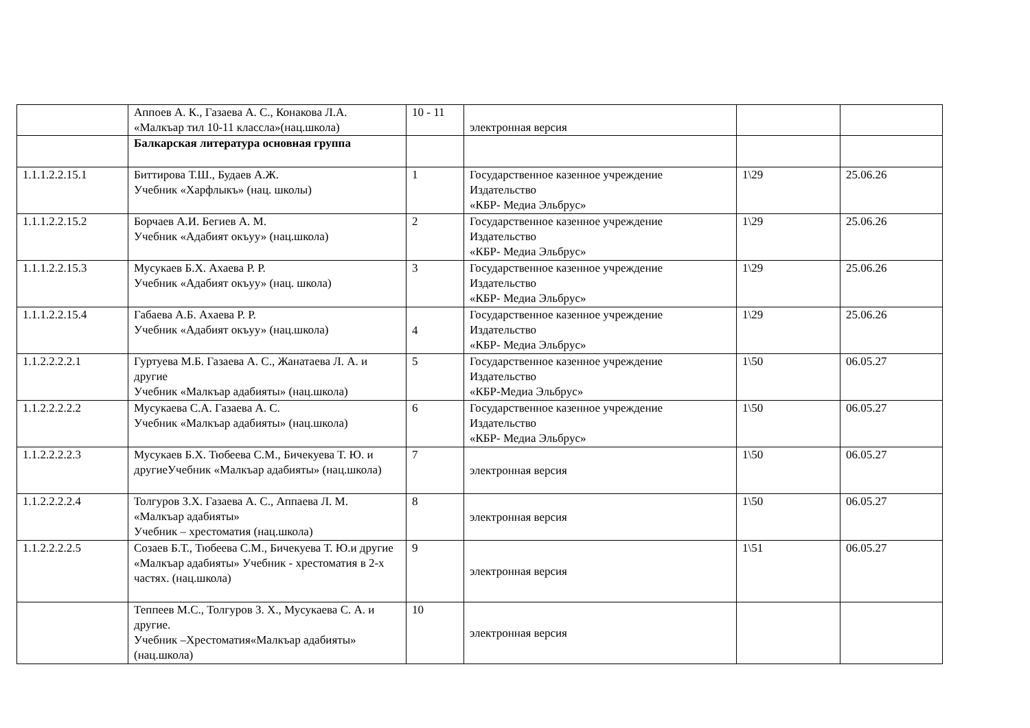| | Аппоев А. К., Газаева А. С., Конакова Л.А. «Малкъар тил 10-11 классла»(нац.школа) | 10 - 11 | электронная версия | | |
| | Балкарская литература основная группа | | | | |
| 1.1.1.2.2.15.1 | Биттирова Т.Ш., Будаев А.Ж. Учебник «Харфлыкъ» (нац. школы) | 1 | Государственное казенное учреждение Издательство «КБР- Медиа Эльбрус» | 1\29 | 25.06.26 |
| 1.1.1.2.2.15.2 | Борчаев А.И. Бегиев А. М. Учебник «Адабият окъуу» (нац.школа) | 2 | Государственное казенное учреждение Издательство «КБР- Медиа Эльбрус» | 1\29 | 25.06.26 |
| 1.1.1.2.2.15.3 | Мусукаев Б.Х. Ахаева Р. Р. Учебник «Адабият окъуу» (нац. школа) | 3 | Государственное казенное учреждение Издательство «КБР- Медиа Эльбрус» | 1\29 | 25.06.26 |
| 1.1.1.2.2.15.4 | Габаева А.Б. Ахаева Р. Р. Учебник «Адабият окъуу» (нац.школа) | 4 | Государственное казенное учреждение Издательство «КБР- Медиа Эльбрус» | 1\29 | 25.06.26 |
| 1.1.2.2.2.2.1 | Гуртуева М.Б. Газаева А. С., Жанатаева Л. А. и другие Учебник «Малкъар адабияты» (нац.школа) | 5 | Государственное казенное учреждение Издательство «КБР-Медиа Эльбрус» | 1\50 | 06.05.27 |
| 1.1.2.2.2.2.2 | Мусукаева С.А. Газаева А. С. Учебник «Малкъар адабияты» (нац.школа) | 6 | Государственное казенное учреждение Издательство «КБР- Медиа Эльбрус» | 1\50 | 06.05.27 |
| 1.1.2.2.2.2.3 | Мусукаев Б.Х. Тюбеева С.М., Бичекуева Т. Ю. и другиеУчебник «Малкъар адабияты» (нац.школа) | 7 | электронная версия | 1\50 | 06.05.27 |
| 1.1.2.2.2.2.4 | Толгуров З.Х. Газаева А. С., Аппаева Л. М. «Малкъар адабияты» Учебник – хрестоматия (нац.школа) | 8 | электронная версия | 1\50 | 06.05.27 |
| 1.1.2.2.2.2.5 | Созаев Б.Т., Тюбеева С.М., Бичекуева Т. Ю.и другие «Малкъар адабияты» Учебник - хрестоматия в 2-х частях. (нац.школа) | 9 | электронная версия | 1\51 | 06.05.27 |
| | Теппеев М.С., Толгуров З. Х., Мусукаева С. А. и другие. Учебник –Хрестоматия«Малкъар адабияты» (нац.школа) | 10 | электронная версия | | |